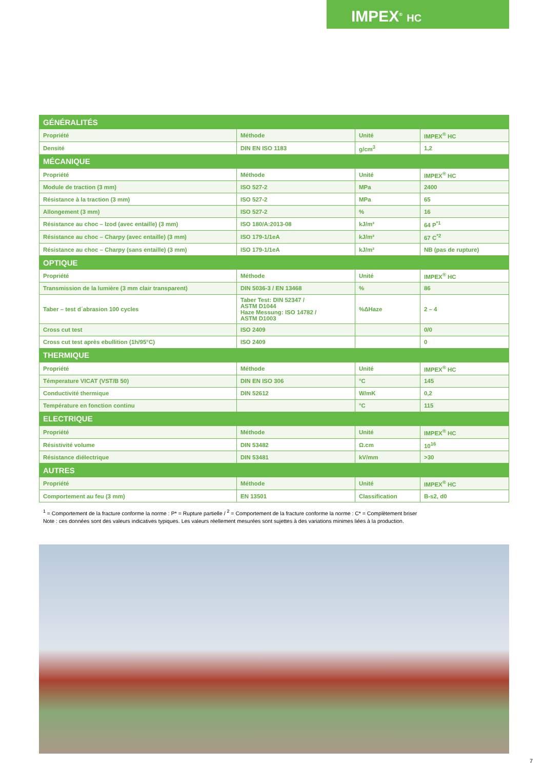IMPEX<sup>®</sup> HC
| GÉNÉRALITÉS | | | |
| Propriété | Méthode | Unité | IMPEX<sup>®</sup> HC |
| Densité | DIN EN ISO 1183 | g/cm<sup>3</sup> | 1,2 |
| MÉCANIQUE | | | |
| Propriété | Méthode | Unité | IMPEX<sup>®</sup> HC |
| Module de traction (3 mm) | ISO 527-2 | MPa | 2400 |
| Résistance à la traction (3 mm) | ISO 527-2 | MPa | 65 |
| Allongement (3 mm) | ISO 527-2 | % | 16 |
| Résistance au choc – Izod (avec entaille) (3 mm) | ISO 180/A:2013-08 | kJ/m² | 64 P<sup>*1</sup> |
| Résistance au choc – Charpy (avec entaille) (3 mm) | ISO 179-1/1eA | kJ/m² | 67 C<sup>*2</sup> |
| Résistance au choc – Charpy (sans entaille) (3 mm) | ISO 179-1/1eA | kJ/m² | NB (pas de rupture) |
| OPTIQUE | | | |
| Propriété | Méthode | Unité | IMPEX<sup>®</sup> HC |
| Transmission de la lumière (3 mm clair transparent) | DIN 5036-3 / EN 13468 | % | 86 |
| Taber – test d´abrasion 100 cycles | Taber Test: DIN 52347 / ASTM D1044 Haze Messung: ISO 14782 / ASTM D1003 | %ΔHaze | 2 – 4 |
| Cross cut test | ISO 2409 | | 0/0 |
| Cross cut test après ebullition (1h/95°C) | ISO 2409 | | 0 |
| THERMIQUE | | | |
| Propriété | Méthode | Unité | IMPEX<sup>®</sup> HC |
| Témperature VICAT (VST/B 50) | DIN EN ISO 306 | °C | 145 |
| Conductivité thermique | DIN 52612 | W/mK | 0,2 |
| Température en fonction continu | | °C | 115 |
| ELECTRIQUE | | | |
| Propriété | Méthode | Unité | IMPEX<sup>®</sup> HC |
| Résistivité volume | DIN 53482 | Ω.cm | 10<sup>16</sup> |
| Résistance diélectrique | DIN 53481 | kV/mm | >30 |
| AUTRES | | | |
| Propriété | Méthode | Unité | IMPEX<sup>®</sup> HC |
| Comportement au feu (3 mm) | EN 13501 | Classification | B-s2, d0 |
<sup>1</sup> = Comportement de la fracture conforme la norme : P* = Rupture partielle / <sup>2</sup> = Comportement de la fracture conforme la norme : C* = Complètement briser
Note : ces données sont des valeurs indicatives typiques. Les valeurs réellement mesurées sont sujettes à des variations minimes liées à la production.
7